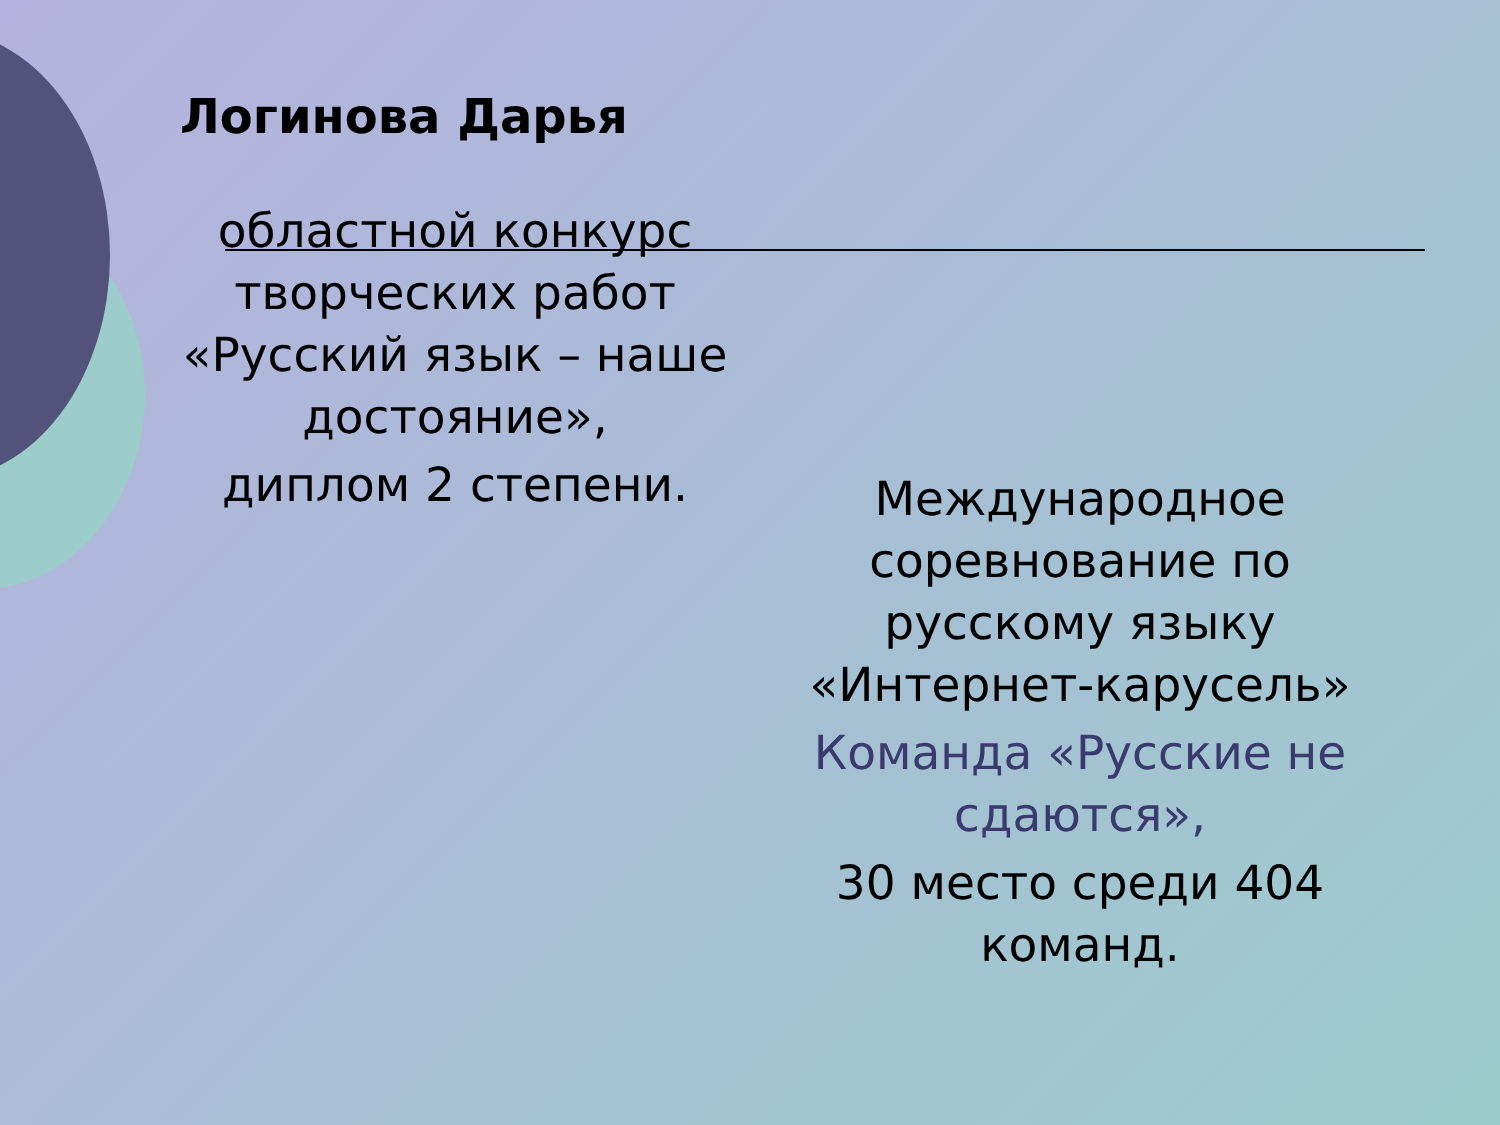Логинова Дарья
областной конкурс творческих работ «Русский язык – наше достояние»,
диплом 2 степени.
Международное соревнование по русскому языку «Интернет-карусель»
Команда «Русские не сдаются»,
30 место среди 404 команд.